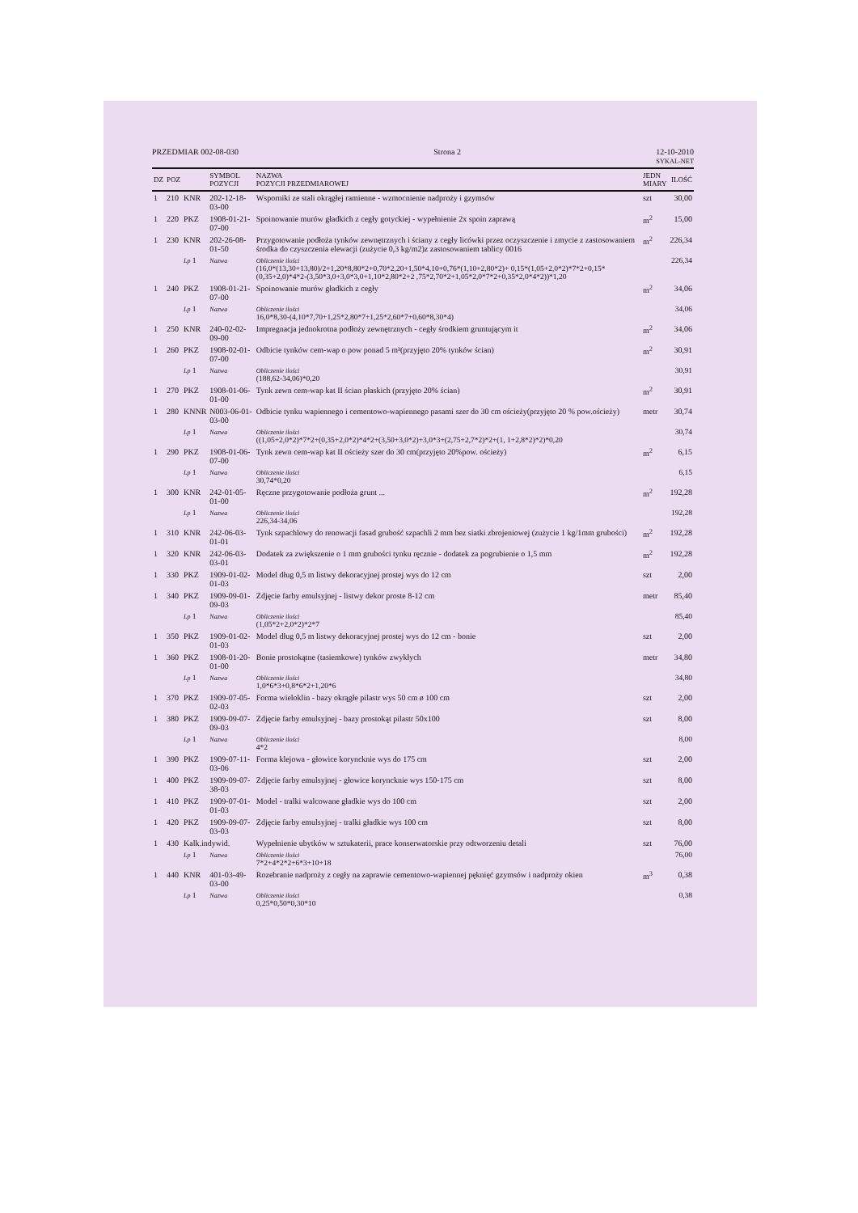PRZEDMIAR 002-08-030 Strona 2 12-10-2010
SYKAL-NET
| DZ | POZ | | SYMBOL POZYCJI | NAZWA POZYCJI PRZEDMIAROWEJ | JEDN MIARY | ILOŚĆ |
| --- | --- | --- | --- | --- | --- | --- |
| 1 | 210 | KNR | 202-12-18-03-00 | Wsporniki ze stali okrągłej ramienne - wzmocnienie nadproży i gzymsów | szt | 30,00 |
| 1 | 220 | PKZ | 1908-01-21-07-00 | Spoinowanie murów gładkich z cegły gotyckiej - wypełnienie 2x spoin zaprawą | m<sup>2</sup> | 15,00 |
| 1 | 230 | KNR | 202-26-08-01-50 | Przygotowanie podłoża tynków zewnętrznych i ściany z cegły licówki przez oczyszczenie i zmycie z zastosowaniem środka do czyszczenia elewacji (zużycie 0,3 kg/m2)z zastosowaniem tablicy 0016 | m<sup>2</sup> | 226,34 |
| | | Lp 1 | Nazwa | Obliczenie ilości (16,0*(13,30+13,80)/2+1,20*8,80*2+0,70*2,20+1,50*4,10+0,76*(1,10+2,80*2)+ 0,15*(1,05+2,0*2)*7*2+0,15*(0,35+2,0)*4*2-(3,50*3,0+3,0*3,0+1,10*2,80*2+2 ,75*2,70*2+1,05*2,0*7*2+0,35*2,0*4*2))*1,20 | | 226,34 |
| 1 | 240 | PKZ | 1908-01-21-07-00 | Spoinowanie murów gładkich z cegły | m<sup>2</sup> | 34,06 |
| | | Lp 1 | Nazwa | Obliczenie ilości 16,0*8,30-(4,10*7,70+1,25*2,80*7+1,25*2,60*7+0,60*8,30*4) | | 34,06 |
| 1 | 250 | KNR | 240-02-02-09-00 | Impregnacja jednokrotna podłoży zewnętrznych - cegły środkiem gruntującym it | m<sup>2</sup> | 34,06 |
| 1 | 260 | PKZ | 1908-02-01-07-00 | Odbicie tynków cem-wap o pow ponad 5 m²(przyjęto 20% tynków ścian) | m<sup>2</sup> | 30,91 |
| | | Lp 1 | Nazwa | Obliczenie ilości (188,62-34,06)*0,20 | | 30,91 |
| 1 | 270 | PKZ | 1908-01-06-01-00 | Tynk zewn cem-wap kat II ścian płaskich (przyjęto 20% ścian) | m<sup>2</sup> | 30,91 |
| 1 | 280 | KNNR | N003-06-01-03-00 | Odbicie tynku wapiennego i cementowo-wapiennego pasami szer do 30 cm ościeży(przyjęto 20 % pow.ościeży) | metr | 30,74 |
| | | Lp 1 | Nazwa | Obliczenie ilości ((1,05+2,0*2)*7*2+(0,35+2,0*2)*4*2+(3,50+3,0*2)+3,0*3+(2,75+2,7*2)*2+(1, 1+2,8*2)*2)*0,20 | | 30,74 |
| 1 | 290 | PKZ | 1908-01-06-07-00 | Tynk zewn cem-wap kat II ościeży szer do 30 cm(przyjęto 20%pow. ościeży) | m<sup>2</sup> | 6,15 |
| | | Lp 1 | Nazwa | Obliczenie ilości 30,74*0,20 | | 6,15 |
| 1 | 300 | KNR | 242-01-05-01-00 | Ręczne przygotowanie podłoża grunt ... | m<sup>2</sup> | 192,28 |
| | | Lp 1 | Nazwa | Obliczenie ilości 226,34-34,06 | | 192,28 |
| 1 | 310 | KNR | 242-06-03-01-01 | Tynk szpachlowy do renowacji fasad grubość szpachli 2 mm bez siatki zbrojeniowej (zużycie 1 kg/1mm grubości) | m<sup>2</sup> | 192,28 |
| 1 | 320 | KNR | 242-06-03-03-01 | Dodatek za zwiększenie o 1 mm grubości tynku ręcznie - dodatek za pogrubienie o 1,5 mm | m<sup>2</sup> | 192,28 |
| 1 | 330 | PKZ | 1909-01-02-01-03 | Model dług 0,5 m listwy dekoracyjnej prostej wys do 12 cm | szt | 2,00 |
| 1 | 340 | PKZ | 1909-09-01-09-03 | Zdjęcie farby emulsyjnej - listwy dekor proste 8-12 cm | metr | 85,40 |
| | | Lp 1 | Nazwa | Obliczenie ilości (1,05*2+2,0*2)*2*7 | | 85,40 |
| 1 | 350 | PKZ | 1909-01-02-01-03 | Model dług 0,5 m listwy dekoracyjnej prostej wys do 12 cm - bonie | szt | 2,00 |
| 1 | 360 | PKZ | 1908-01-20-01-00 | Bonie prostokątne (tasiemkowe) tynków zwykłych | metr | 34,80 |
| | | Lp 1 | Nazwa | Obliczenie ilości 1,0*6*3+0,8*6*2+1,20*6 | | 34,80 |
| 1 | 370 | PKZ | 1909-07-05-02-03 | Forma wieloklin - bazy okrągłe pilastr wys 50 cm ø 100 cm | szt | 2,00 |
| 1 | 380 | PKZ | 1909-09-07-09-03 | Zdjęcie farby emulsyjnej - bazy prostokąt pilastr 50x100 | szt | 8,00 |
| | | Lp 1 | Nazwa | Obliczenie ilości 4*2 | | 8,00 |
| 1 | 390 | PKZ | 1909-07-11-03-06 | Forma klejowa - głowice koryncknie wys do 175 cm | szt | 2,00 |
| 1 | 400 | PKZ | 1909-09-07-38-03 | Zdjęcie farby emulsyjnej - głowice koryncknie wys 150-175 cm | szt | 8,00 |
| 1 | 410 | PKZ | 1909-07-01-01-03 | Model - tralki walcowane gładkie wys do 100 cm | szt | 2,00 |
| 1 | 420 | PKZ | 1909-09-07-03-03 | Zdjęcie farby emulsyjnej - tralki gładkie wys 100 cm | szt | 8,00 |
| 1 | 430 | Kalk.indywid. | | Wypełnienie ubytków w sztukaterii, prace konserwatorskie przy odtworzeniu detali | szt | 76,00 |
| | | Lp 1 | Nazwa | Obliczenie ilości 7*2+4*2*2+6*3+10+18 | | 76,00 |
| 1 | 440 | KNR | 401-03-49-03-00 | Rozebranie nadproży z cegły na zaprawie cementowo-wapiennej pęknięć gzymsów i nadproży okien | m<sup>3</sup> | 0,38 |
| | | Lp 1 | Nazwa | Obliczenie ilości 0,25*0,50*0,30*10 | | 0,38 |